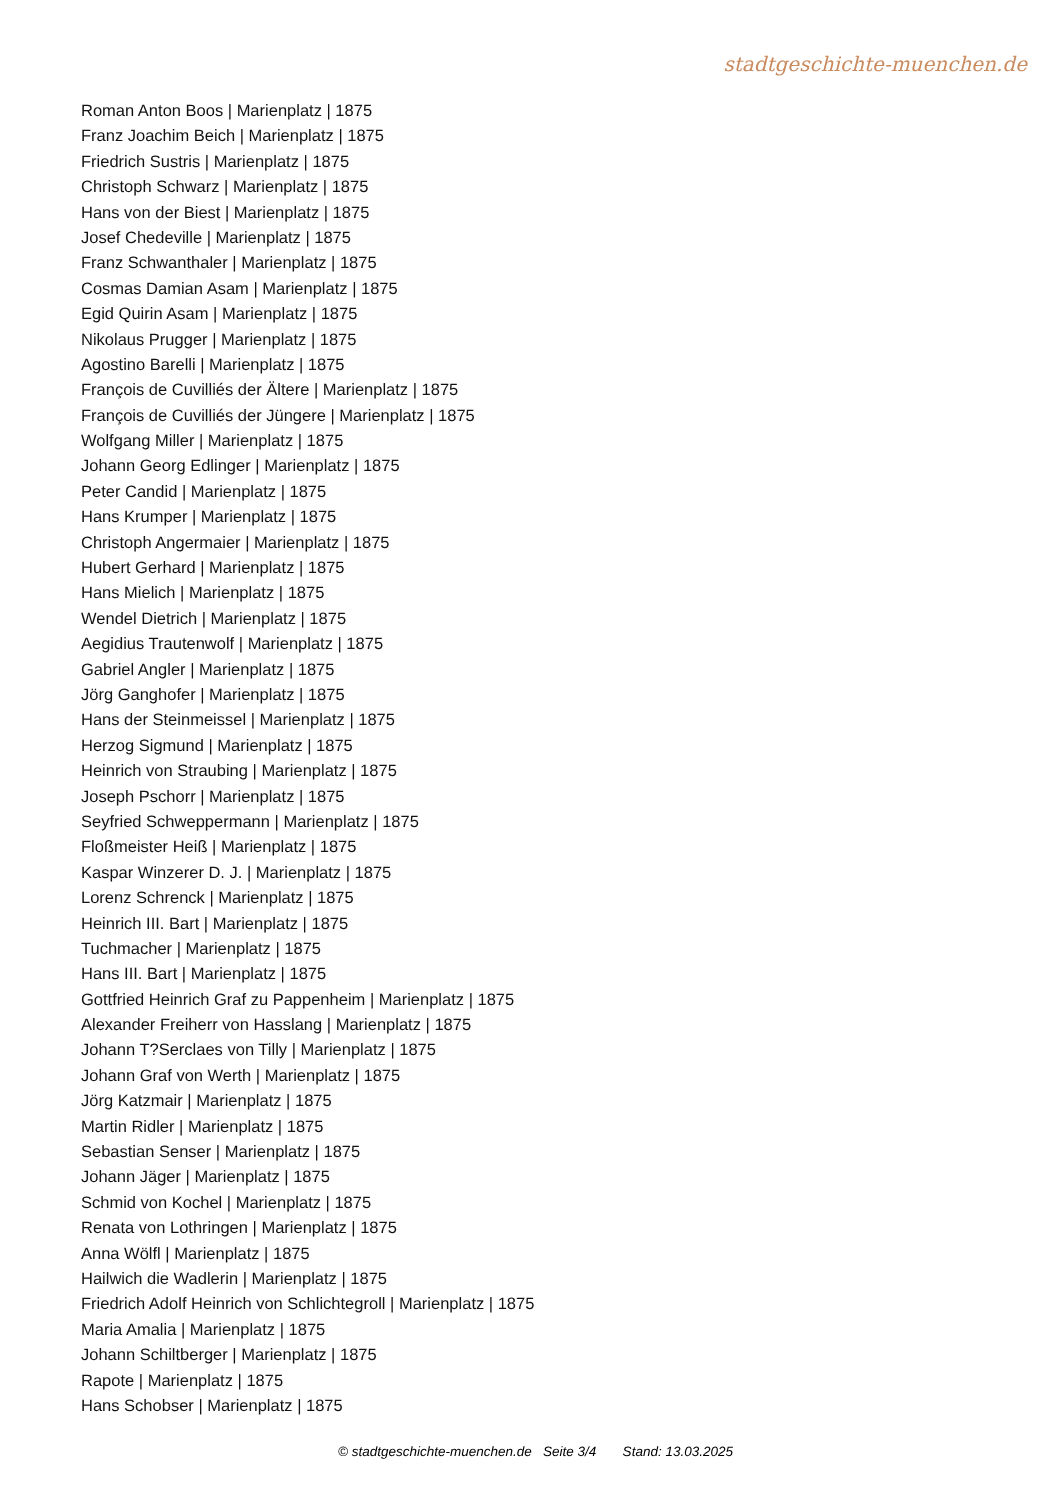stadtgeschichte-muenchen.de
Roman Anton Boos | Marienplatz | 1875
Franz Joachim Beich | Marienplatz | 1875
Friedrich Sustris | Marienplatz | 1875
Christoph Schwarz | Marienplatz | 1875
Hans von der Biest | Marienplatz | 1875
Josef Chedeville | Marienplatz | 1875
Franz Schwanthaler | Marienplatz | 1875
Cosmas Damian Asam | Marienplatz | 1875
Egid Quirin Asam | Marienplatz | 1875
Nikolaus Prugger | Marienplatz | 1875
Agostino Barelli | Marienplatz | 1875
François de Cuvilliés der Ältere | Marienplatz | 1875
François de Cuvilliés der Jüngere | Marienplatz | 1875
Wolfgang Miller | Marienplatz | 1875
Johann Georg Edlinger | Marienplatz | 1875
Peter Candid | Marienplatz | 1875
Hans Krumper | Marienplatz | 1875
Christoph Angermaier | Marienplatz | 1875
Hubert Gerhard | Marienplatz | 1875
Hans Mielich | Marienplatz | 1875
Wendel Dietrich | Marienplatz | 1875
Aegidius Trautenwolf | Marienplatz | 1875
Gabriel Angler | Marienplatz | 1875
Jörg Ganghofer | Marienplatz | 1875
Hans der Steinmeissel | Marienplatz | 1875
Herzog Sigmund | Marienplatz | 1875
Heinrich von Straubing | Marienplatz | 1875
Joseph Pschorr | Marienplatz | 1875
Seyfried Schweppermann | Marienplatz | 1875
Floßmeister Heiß | Marienplatz | 1875
Kaspar Winzerer D. J. | Marienplatz | 1875
Lorenz Schrenck | Marienplatz | 1875
Heinrich III. Bart | Marienplatz | 1875
Tuchmacher | Marienplatz | 1875
Hans III. Bart | Marienplatz | 1875
Gottfried Heinrich Graf zu Pappenheim | Marienplatz | 1875
Alexander Freiherr von Hasslang | Marienplatz | 1875
Johann T?Serclaes von Tilly | Marienplatz | 1875
Johann Graf von Werth | Marienplatz | 1875
Jörg Katzmair | Marienplatz | 1875
Martin Ridler | Marienplatz | 1875
Sebastian Senser | Marienplatz | 1875
Johann Jäger | Marienplatz | 1875
Schmid von Kochel | Marienplatz | 1875
Renata von Lothringen | Marienplatz | 1875
Anna Wölfl | Marienplatz | 1875
Hailwich die Wadlerin | Marienplatz | 1875
Friedrich Adolf Heinrich von Schlichtegroll | Marienplatz | 1875
Maria Amalia | Marienplatz | 1875
Johann Schiltberger | Marienplatz | 1875
Rapote | Marienplatz | 1875
Hans Schobser | Marienplatz | 1875
© stadtgeschichte-muenchen.de Seite 3/4 Stand: 13.03.2025